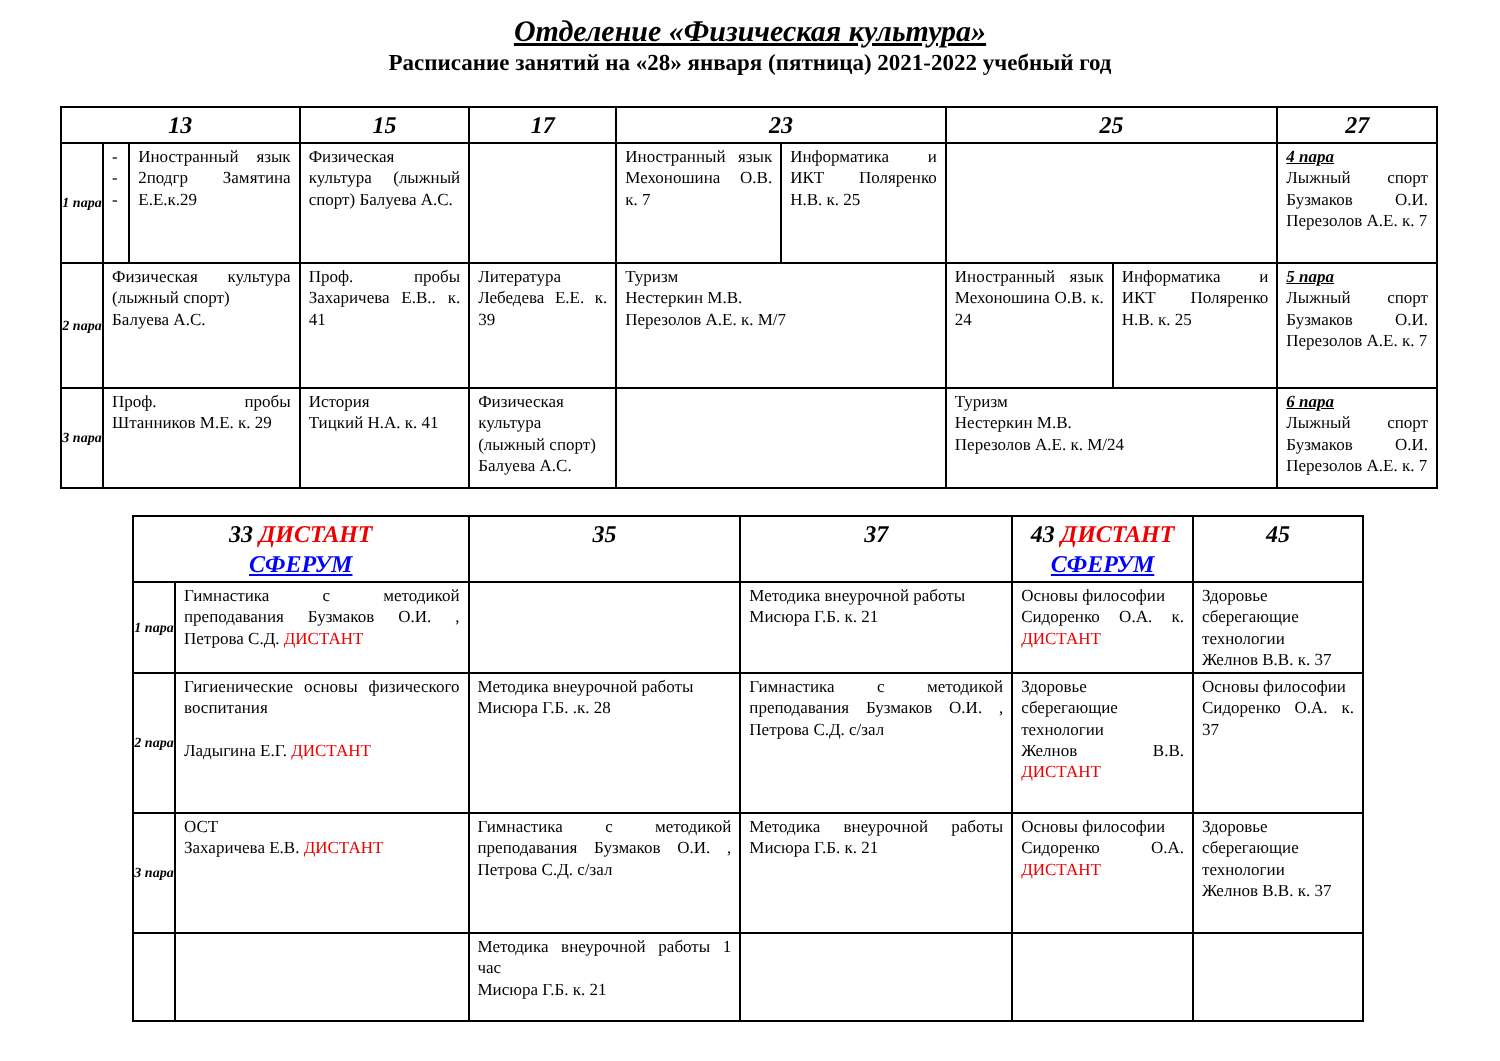Отделение «Физическая культура»
Расписание занятий на «28» января (пятница) 2021-2022 учебный год
| 13 | | | 15 | 17 | 23 | | 25 | | 27 |
| --- | --- | --- | --- | --- | --- | --- | --- | --- | --- |
| 1 пара | --- | Иностранный язык 2подгр Замятина Е.Е.к.29 | Физическая культура (лыжный спорт) Балуева А.С. | | Иностранный язык Мехоношина О.В. к. 7 | Информатика и ИКТ Поляренко Н.В. к. 25 | | | 4 пара Лыжный спорт Бузмаков О.И. Перезолов А.Е. к. 7 |
| 2 пара | Физическая культура (лыжный спорт) Балуева А.С. | | Проф. пробы Захаричева Е.В.. к. 41 | Литература Лебедева Е.Е. к. 39 | Туризм Нестеркин М.В. Перезолов А.Е. к. М/7 | | Иностранный язык Мехоношина О.В. к. 24 | Информатика и ИКТ Поляренко Н.В. к. 25 | 5 пара Лыжный спорт Бузмаков О.И. Перезолов А.Е. к. 7 |
| 3 пара | Проф. пробы Штанников М.Е. к. 29 | | История Тицкий Н.А. к. 41 | Физическая культура (лыжный спорт) Балуева А.С. | | | Туризм Нестеркин М.В. Перезолов А.Е. к. М/24 | | 6 пара Лыжный спорт Бузмаков О.И. Перезолов А.Е. к. 7 |
| 33 ДИСТАНТ СФЕРУМ | | 35 | 37 | 43 ДИСТАНТ СФЕРУМ | 45 |
| --- | --- | --- | --- | --- | --- |
| 1 пара | Гимнастика с методикой преподавания Бузмаков О.И. , Петрова С.Д. ДИСТАНТ | | Методика внеурочной работы Мисюра Г.Б. к. 21 | Основы философии Сидоренко О.А. к. ДИСТАНТ | Здоровье сберегающие технологии Желнов В.В. к. 37 |
| 2 пара | Гигиенические основы физического воспитания Ладыгина Е.Г. ДИСТАНТ | Методика внеурочной работы Мисюра Г.Б. .к. 28 | Гимнастика с методикой преподавания Бузмаков О.И. , Петрова С.Д. с/зал | Здоровье сберегающие технологии Желнов В.В. ДИСТАНТ | Основы философии Сидоренко О.А. к. 37 |
| 3 пара | ОСТ Захаричева Е.В. ДИСТАНТ | Гимнастика с методикой преподавания Бузмаков О.И. , Петрова С.Д. с/зал | Методика внеурочной работы Мисюра Г.Б. к. 21 | Основы философии Сидоренко О.А. ДИСТАНТ | Здоровье сберегающие технологии Желнов В.В. к. 37 |
| | | Методика внеурочной работы 1 час Мисюра Г.Б. к. 21 | | | |